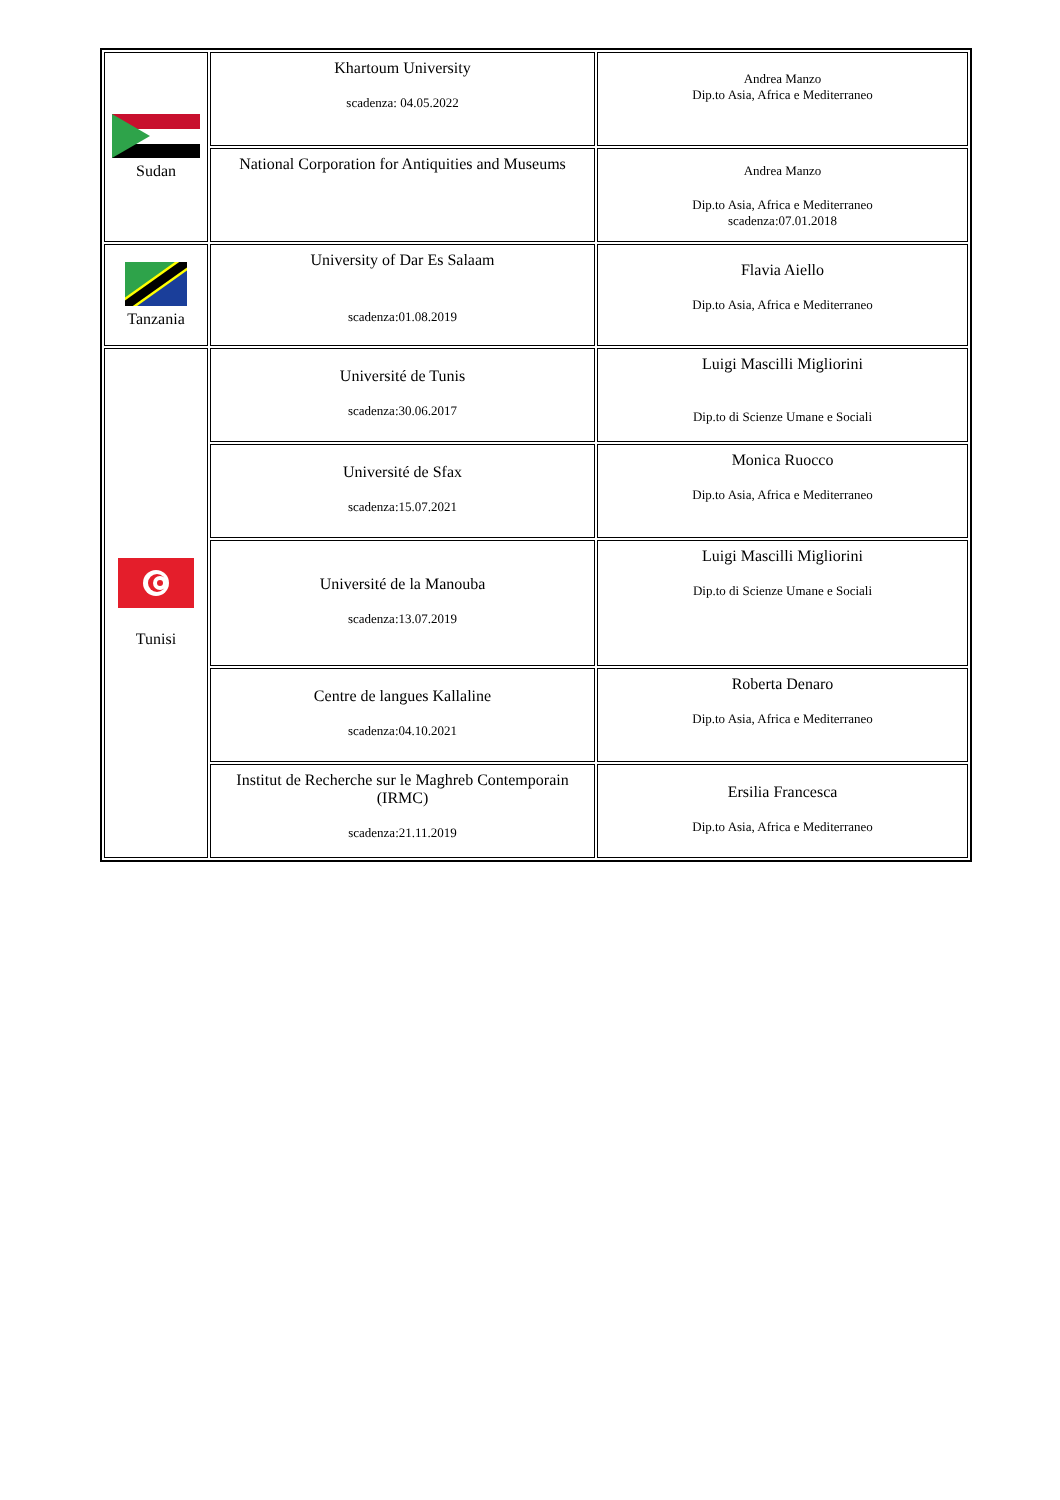| Sudan | Khartoum University scadenza: 04.05.2022 | Andrea Manzo Dip.to Asia, Africa e Mediterraneo |
| | National Corporation for Antiquities and Museums | Andrea Manzo Dip.to Asia, Africa e Mediterraneo scadenza:07.01.2018 |
| Tanzania | University of Dar Es Salaam scadenza:01.08.2019 | Flavia Aiello Dip.to Asia, Africa e Mediterraneo |
| Tunisi | Université de Tunis scadenza:30.06.2017 | Luigi Mascilli Migliorini Dip.to di Scienze Umane e Sociali |
| | Université de Sfax scadenza:15.07.2021 | Monica Ruocco Dip.to Asia, Africa e Mediterraneo |
| | Université de la Manouba scadenza:13.07.2019 | Luigi Mascilli Migliorini Dip.to di Scienze Umane e Sociali |
| | Centre de langues Kallaline scadenza:04.10.2021 | Roberta Denaro Dip.to Asia, Africa e Mediterraneo |
| | Institut de Recherche sur le Maghreb Contemporain (IRMC) scadenza:21.11.2019 | Ersilia Francesca Dip.to Asia, Africa e Mediterraneo |